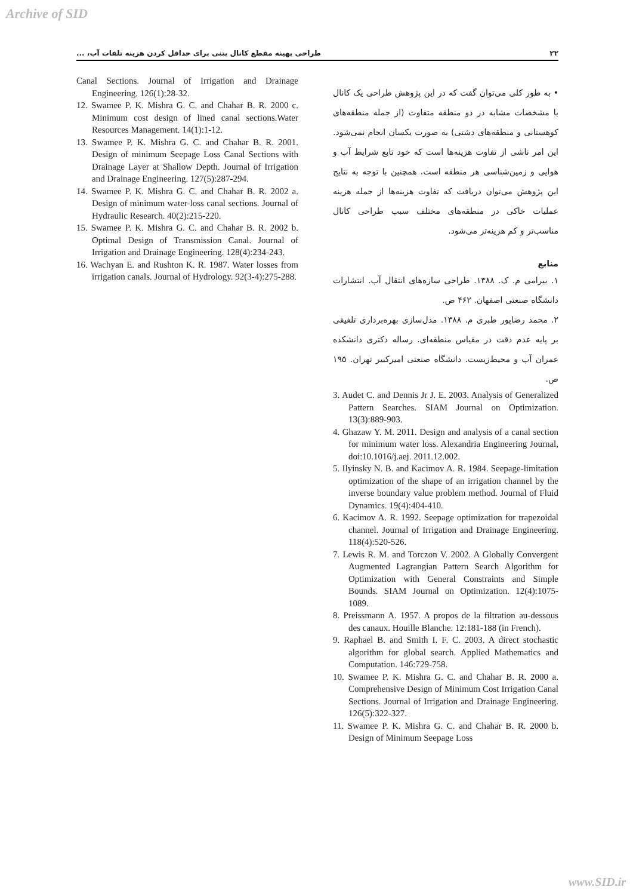Archive of SID
۲۲ طراحی بهینه مقطع کانال بتنی برای حداقل کردن هزینه تلفات آب، ...
• به طور کلی می‌توان گفت که در این پژوهش طراحی یک کانال با مشخصات مشابه در دو منطقه متفاوت (از جمله منطقه‌های کوهستانی و منطقه‌های دشتی) به صورت یکسان انجام نمی‌شود. این امر ناشی از تفاوت هزینه‌ها است که خود تابع شرایط آب و هوایی و زمین‌شناسی هر منطقه است. همچنین با توجه به نتایج این پژوهش می‌توان دریافت که تفاوت هزینه‌ها از جمله هزینه عملیات خاکی در منطقه‌های مختلف سبب طراحی کانال مناسب‌تر و کم هزینه‌تر می‌شود.
منابع
۱. بیرامی م. ک. ۱۳۸۸. طراحی سازه‌های انتقال آب. انتشارات دانشگاه صنعتی اصفهان. ۴۶۲ ص.
۲. محمد رضاپور طبری م. ۱۳۸۸. مدل‌سازی بهره‌برداری تلفیقی بر پایه عدم دقت در مقیاس منطقه‌ای. رساله دکتری دانشکده عمران آب و محیط‌زیست. دانشگاه صنعتی امیرکبیر تهران. ۱۹۵ ص.
3. Audet C. and Dennis Jr J. E. 2003. Analysis of Generalized Pattern Searches. SIAM Journal on Optimization. 13(3):889-903.
4. Ghazaw Y. M. 2011. Design and analysis of a canal section for minimum water loss. Alexandria Engineering Journal, doi:10.1016/j.aej. 2011.12.002.
5. Ilyinsky N. B. and Kacimov A. R. 1984. Seepage-limitation optimization of the shape of an irrigation channel by the inverse boundary value problem method. Journal of Fluid Dynamics. 19(4):404-410.
6. Kacimov A. R. 1992. Seepage optimization for trapezoidal channel. Journal of Irrigation and Drainage Engineering. 118(4):520-526.
7. Lewis R. M. and Torczon V. 2002. A Globally Convergent Augmented Lagrangian Pattern Search Algorithm for Optimization with General Constraints and Simple Bounds. SIAM Journal on Optimization. 12(4):1075-1089.
8. Preissmann A. 1957. A propos de la filtration au-dessous des canaux. Houille Blanche. 12:181-188 (in French).
9. Raphael B. and Smith I. F. C. 2003. A direct stochastic algorithm for global search. Applied Mathematics and Computation. 146:729-758.
10. Swamee P. K. Mishra G. C. and Chahar B. R. 2000 a. Comprehensive Design of Minimum Cost Irrigation Canal Sections. Journal of Irrigation and Drainage Engineering. 126(5):322-327.
11. Swamee P. K. Mishra G. C. and Chahar B. R. 2000 b. Design of Minimum Seepage Loss
Canal Sections. Journal of Irrigation and Drainage Engineering. 126(1):28-32.
12. Swamee P. K. Mishra G. C. and Chahar B. R. 2000 c. Minimum cost design of lined canal sections.Water Resources Management. 14(1):1-12.
13. Swamee P. K. Mishra G. C. and Chahar B. R. 2001. Design of minimum Seepage Loss Canal Sections with Drainage Layer at Shallow Depth. Journal of Irrigation and Drainage Engineering. 127(5):287-294.
14. Swamee P. K. Mishra G. C. and Chahar B. R. 2002 a. Design of minimum water-loss canal sections. Journal of Hydraulic Research. 40(2):215-220.
15. Swamee P. K. Mishra G. C. and Chahar B. R. 2002 b. Optimal Design of Transmission Canal. Journal of Irrigation and Drainage Engineering. 128(4):234-243.
16. Wachyan E. and Rushton K. R. 1987. Water losses from irrigation canals. Journal of Hydrology. 92(3-4):275-288.
www.SID.ir